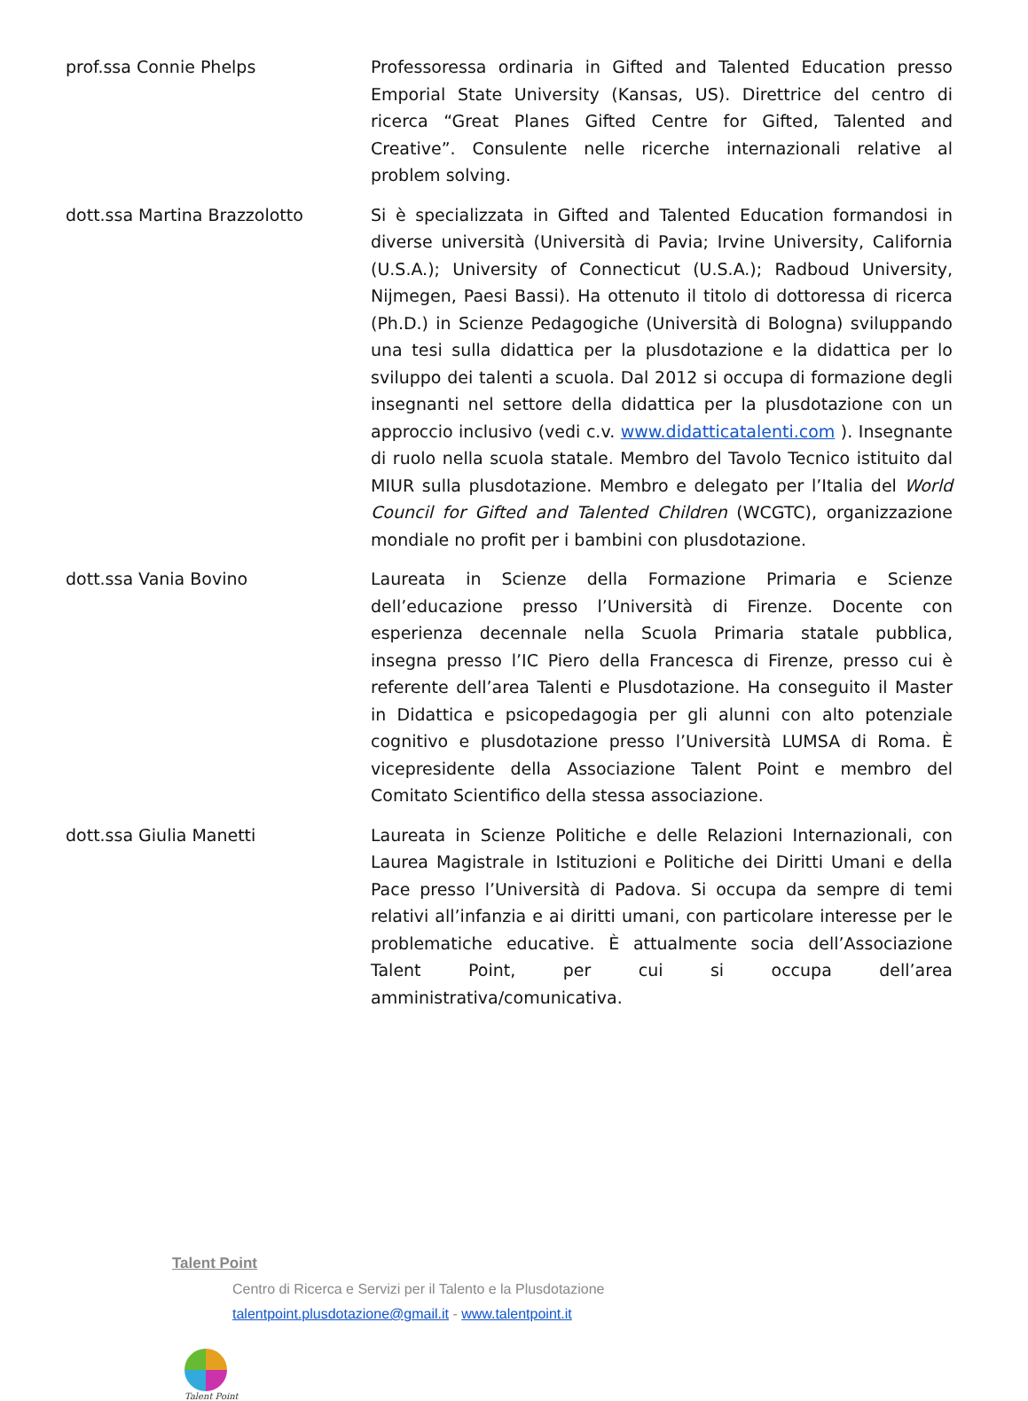prof.ssa Connie Phelps
Professoressa ordinaria in Gifted and Talented Education presso Emporial State University (Kansas, US). Direttrice del centro di ricerca “Great Planes Gifted Centre for Gifted, Talented and Creative”. Consulente nelle ricerche internazionali relative al problem solving.
dott.ssa Martina Brazzolotto
Si è specializzata in Gifted and Talented Education formandosi in diverse università (Università di Pavia; Irvine University, California (U.S.A.); University of Connecticut (U.S.A.); Radboud University, Nijmegen, Paesi Bassi). Ha ottenuto il titolo di dottoressa di ricerca (Ph.D.) in Scienze Pedagogiche (Università di Bologna) sviluppando una tesi sulla didattica per la plusdotazione e la didattica per lo sviluppo dei talenti a scuola. Dal 2012 si occupa di formazione degli insegnanti nel settore della didattica per la plusdotazione con un approccio inclusivo (vedi c.v. www.didatticatalenti.com ). Insegnante di ruolo nella scuola statale. Membro del Tavolo Tecnico istituito dal MIUR sulla plusdotazione. Membro e delegato per l’Italia del World Council for Gifted and Talented Children (WCGTC), organizzazione mondiale no profit per i bambini con plusdotazione.
dott.ssa Vania Bovino
Laureata in Scienze della Formazione Primaria e Scienze dell’educazione presso l’Università di Firenze. Docente con esperienza decennale nella Scuola Primaria statale pubblica, insegna presso l’IC Piero della Francesca di Firenze, presso cui è referente dell’area Talenti e Plusdotazione. Ha conseguito il Master in Didattica e psicopedagogia per gli alunni con alto potenziale cognitivo e plusdotazione presso l’Università LUMSA di Roma. È vicepresidente della Associazione Talent Point e membro del Comitato Scientifico della stessa associazione.
dott.ssa Giulia Manetti
Laureata in Scienze Politiche e delle Relazioni Internazionali, con Laurea Magistrale in Istituzioni e Politiche dei Diritti Umani e della Pace presso l’Università di Padova. Si occupa da sempre di temi relativi all’infanzia e ai diritti umani, con particolare interesse per le problematiche educative. È attualmente socia dell’Associazione Talent Point, per cui si occupa dell’area amministrativa/comunicativa.
Talent Point
Centro di Ricerca e Servizi per il Talento e la Plusdotazione
talentpoint.plusdotazione@gmail.it - www.talentpoint.it
Talent Point